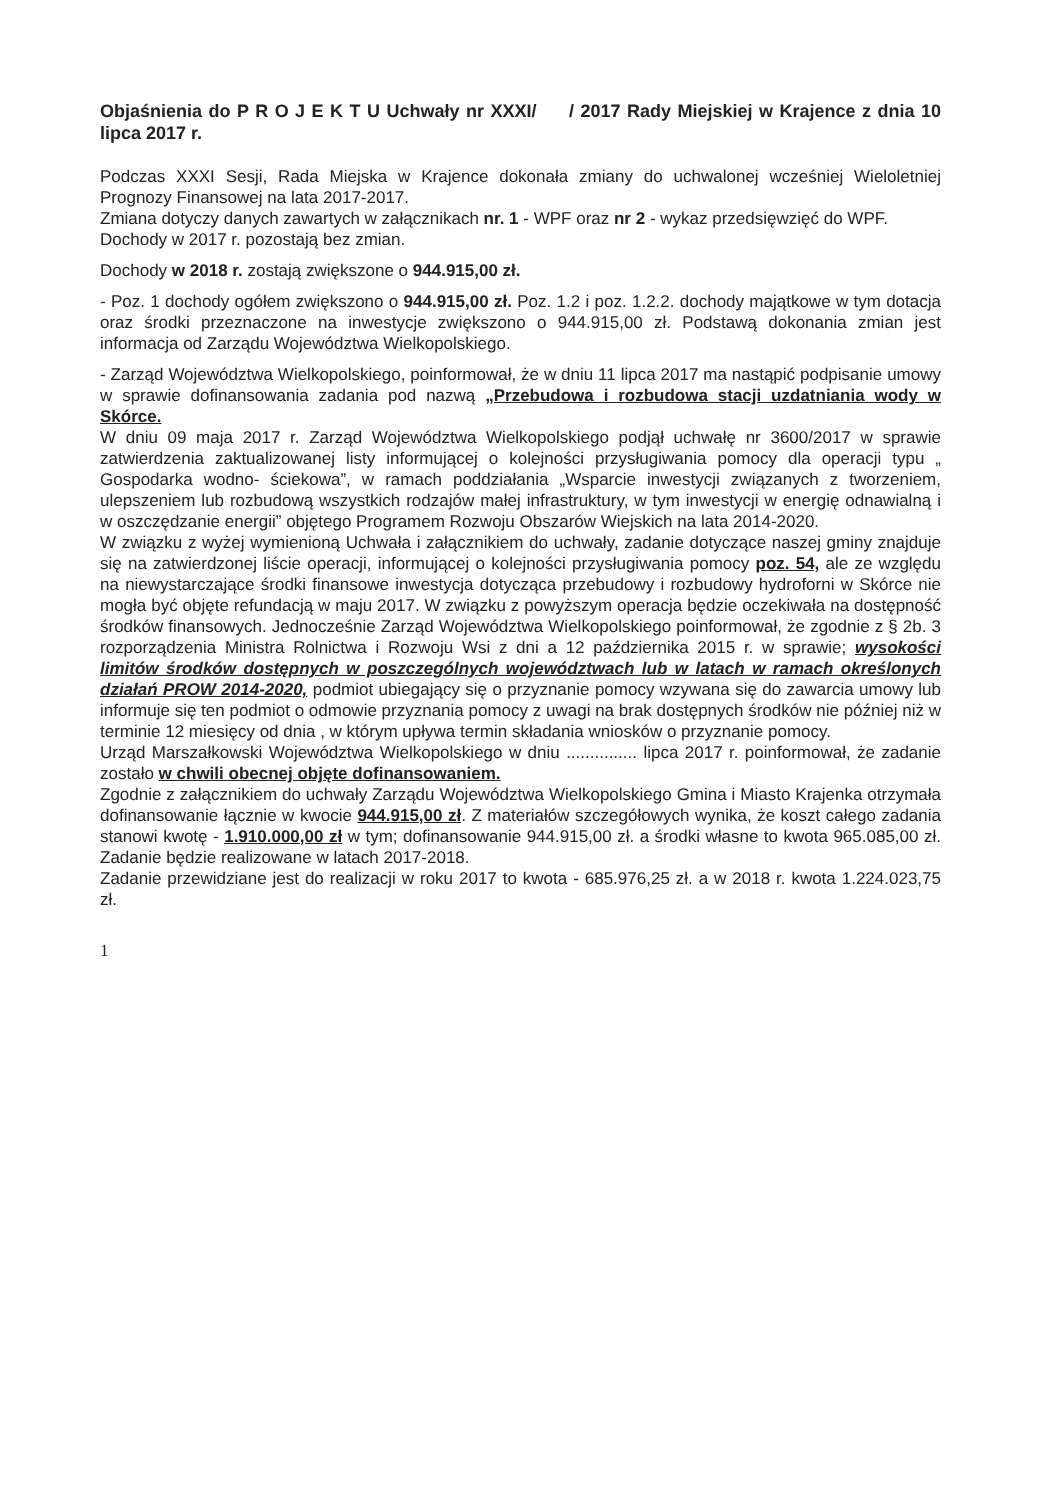Objaśnienia do P R O J E K T U Uchwały nr XXXI/ / 2017 Rady Miejskiej w Krajence z dnia 10 lipca 2017 r.
Podczas XXXI Sesji, Rada Miejska w Krajence dokonała zmiany do uchwalonej wcześniej Wieloletniej Prognozy Finansowej na lata 2017-2017.
Zmiana dotyczy danych zawartych w załącznikach nr. 1 - WPF oraz nr 2 - wykaz przedsięwzięć do WPF.
Dochody w 2017 r. pozostają bez zmian.
Dochody w 2018 r. zostają zwiększone o 944.915,00 zł.
- Poz. 1 dochody ogółem zwiększono o 944.915,00 zł. Poz. 1.2 i poz. 1.2.2. dochody majątkowe w tym dotacja oraz środki przeznaczone na inwestycje zwiększono o 944.915,00 zł. Podstawą dokonania zmian jest informacja od Zarządu Województwa Wielkopolskiego.
- Zarząd Województwa Wielkopolskiego, poinformował, że w dniu 11 lipca 2017 ma nastąpić podpisanie umowy w sprawie dofinansowania zadania pod nazwą „Przebudowa i rozbudowa stacji uzdatniania wody w Skórce.
W dniu 09 maja 2017 r. Zarząd Województwa Wielkopolskiego podjął uchwałę nr 3600/2017 w sprawie zatwierdzenia zaktualizowanej listy informującej o kolejności przysługiwania pomocy dla operacji typu „ Gospodarka wodno- ściekowa”, w ramach poddziałania „Wsparcie inwestycji związanych z tworzeniem, ulepszeniem lub rozbudową wszystkich rodzajów małej infrastruktury, w tym inwestycji w energię odnawialną i w oszczędzanie energii” objętego Programem Rozwoju Obszarów Wiejskich na lata 2014-2020.
W związku z wyżej wymienioną Uchwała i załącznikiem do uchwały, zadanie dotyczące naszej gminy znajduje się na zatwierdzonej liście operacji, informującej o kolejności przysługiwania pomocy poz. 54, ale ze względu na niewystarczające środki finansowe inwestycja dotycząca przebudowy i rozbudowy hydroforni w Skórce nie mogła być objęte refundacją w maju 2017. W związku z powyższym operacja będzie oczekiwała na dostępność środków finansowych. Jednocześnie Zarząd Województwa Wielkopolskiego poinformował, że zgodnie z § 2b. 3 rozporządzenia Ministra Rolnictwa i Rozwoju Wsi z dni a 12 października 2015 r. w sprawie; wysokości limitów środków dostępnych w poszczególnych województwach lub w latach w ramach określonych działań PROW 2014-2020, podmiot ubiegający się o przyznanie pomocy wzywana się do zawarcia umowy lub informuje się ten podmiot o odmowie przyznania pomocy z uwagi na brak dostępnych środków nie później niż w terminie 12 miesięcy od dnia , w którym upływa termin składania wniosków o przyznanie pomocy.
Urząd Marszałkowski Województwa Wielkopolskiego w dniu ............... lipca 2017 r. poinformował, że zadanie zostało w chwili obecnej objęte dofinansowaniem.
Zgodnie z załącznikiem do uchwały Zarządu Województwa Wielkopolskiego Gmina i Miasto Krajenka otrzymała dofinansowanie łącznie w kwocie 944.915,00 zł. Z materiałów szczegółowych wynika, że koszt całego zadania stanowi kwotę - 1.910.000,00 zł w tym; dofinansowanie 944.915,00 zł. a środki własne to kwota 965.085,00 zł. Zadanie będzie realizowane w latach 2017-2018.
Zadanie przewidziane jest do realizacji w roku 2017 to kwota - 685.976,25 zł. a w 2018 r. kwota 1.224.023,75 zł.
1